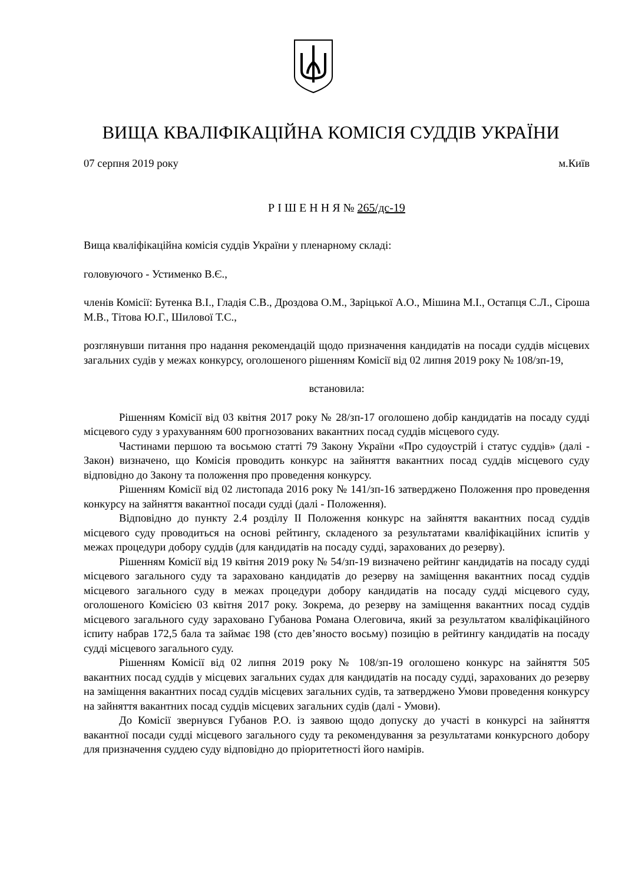ВИЩА КВАЛІФІКАЦІЙНА КОМІСІЯ СУДДІВ УКРАЇНИ
07 серпня 2019 року м.Київ
Р І Ш Е Н Н Я № 265/дс-19
Вища кваліфікаційна комісія суддів України у пленарному складі:
головуючого - Устименко В.Є.,
членів Комісії: Бутенка В.І., Гладія С.В., Дроздова О.М., Заріцької А.О., Мішина М.І., Остапця С.Л., Сіроша М.В., Тітова Ю.Г., Шилової Т.С.,
розглянувши питання про надання рекомендацій щодо призначення кандидатів на посади суддів місцевих загальних судів у межах конкурсу, оголошеного рішенням Комісії від 02 липня 2019 року № 108/зп-19,
встановила:
Рішенням Комісії від 03 квітня 2017 року № 28/зп-17 оголошено добір кандидатів на посаду судді місцевого суду з урахуванням 600 прогнозованих вакантних посад суддів місцевого суду.
Частинами першою та восьмою статті 79 Закону України «Про судоустрій і статус суддів» (далі - Закон) визначено, що Комісія проводить конкурс на зайняття вакантних посад суддів місцевого суду відповідно до Закону та положення про проведення конкурсу.
Рішенням Комісії від 02 листопада 2016 року № 141/зп-16 затверджено Положення про проведення конкурсу на зайняття вакантної посади судді (далі - Положення).
Відповідно до пункту 2.4 розділу ІІ Положення конкурс на зайняття вакантних посад суддів місцевого суду проводиться на основі рейтингу, складеного за результатами кваліфікаційних іспитів у межах процедури добору суддів (для кандидатів на посаду судді, зарахованих до резерву).
Рішенням Комісії від 19 квітня 2019 року № 54/зп-19 визначено рейтинг кандидатів на посаду судді місцевого загального суду та зараховано кандидатів до резерву на заміщення вакантних посад суддів місцевого загального суду в межах процедури добору кандидатів на посаду судді місцевого суду, оголошеного Комісією 03 квітня 2017 року. Зокрема, до резерву на заміщення вакантних посад суддів місцевого загального суду зараховано Губанова Романа Олеговича, який за результатом кваліфікаційного іспиту набрав 172,5 бала та займає 198 (сто дев’яносто восьму) позицію в рейтингу кандидатів на посаду судді місцевого загального суду.
Рішенням Комісії від 02 липня 2019 року № 108/зп-19 оголошено конкурс на зайняття 505 вакантних посад суддів у місцевих загальних судах для кандидатів на посаду судді, зарахованих до резерву на заміщення вакантних посад суддів місцевих загальних судів, та затверджено Умови проведення конкурсу на зайняття вакантних посад суддів місцевих загальних судів (далі - Умови).
До Комісії звернувся Губанов Р.О. із заявою щодо допуску до участі в конкурсі на зайняття вакантної посади судді місцевого загального суду та рекомендування за результатами конкурсного добору для призначення суддею суду відповідно до пріоритетності його намірів.